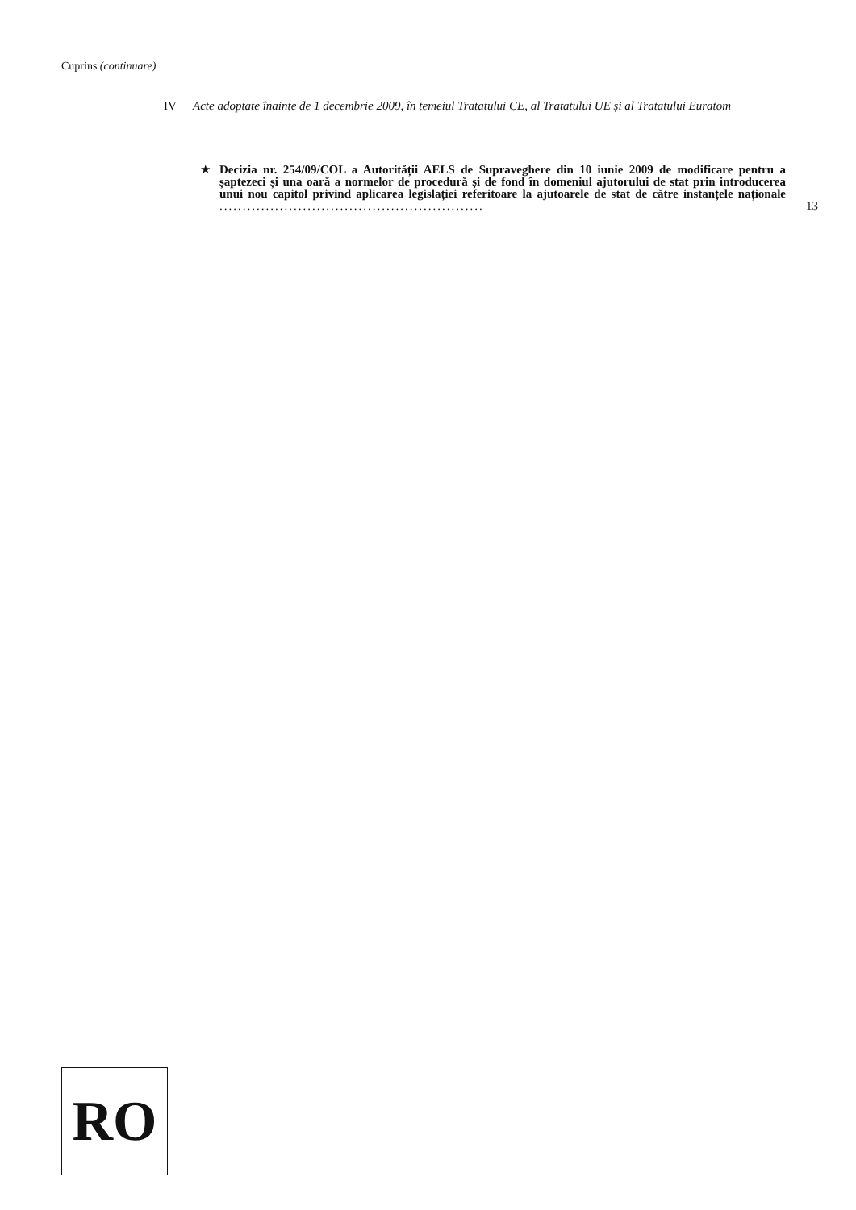Cuprins (continuare)
IV Acte adoptate înainte de 1 decembrie 2009, în temeiul Tratatului CE, al Tratatului UE și al Tratatului Euratom
★ Decizia nr. 254/09/COL a Autorității AELS de Supraveghere din 10 iunie 2009 de modificare pentru a șaptezeci și una oară a normelor de procedură și de fond în domeniul ajutorului de stat prin introducerea unui nou capitol privind aplicarea legislației referitoare la ajutoarele de stat de către instanțele naționale ......................................................... 13
RO